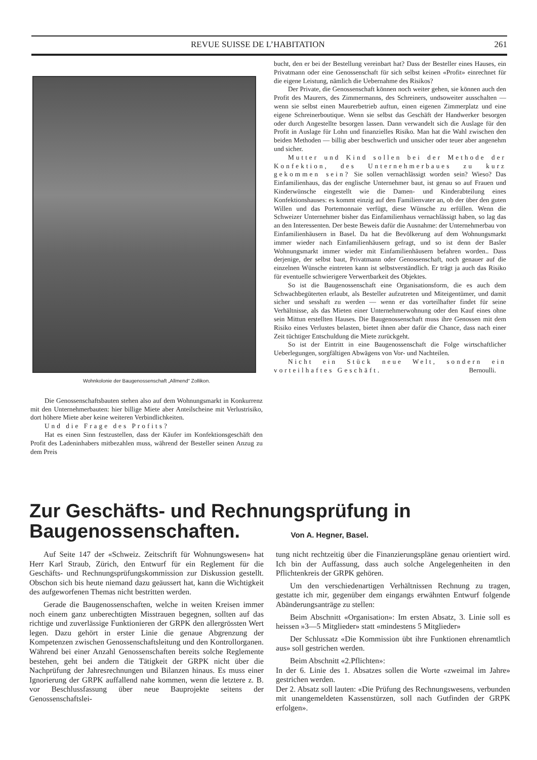REVUE SUISSE DE L’HABITATION 261
Wohnkolonie der Baugenossenschaft „Allmend“ Zollikon.
Die Genossenschaftsbauten stehen also auf dem Wohnungsmarkt in Konkurrenz mit den Unternehmerbauten: hier billige Miete aber Anteilscheine mit Verlustrisiko, dort höhere Miete aber keine weiteren Verbindlichkeiten.
Und die Frage des Profits?
Hat es einen Sinn festzustellen, dass der Käufer im Konfektionsgeschäft den Profit des Ladeninhabers mitbezahlen muss, während der Besteller seinen Anzug zu dem Preis
bucht, den er bei der Bestellung vereinbart hat? Dass der Besteller eines Hauses, ein Privatmann oder eine Genossenschaft für sich selbst keinen «Profit» einrechnet für die eigene Leistung, nämlich die Uebernahme des Risikos?
Der Private, die Genossenschaft können noch weiter gehen, sie können auch den Profit des Maurers, des Zimmermanns, des Schreiners, undsoweiter ausschalten — wenn sie selbst einen Maurerbetrieb auftun, einen eigenen Zimmerplatz und eine eigene Schreinerboutique. Wenn sie selbst das Geschäft der Handwerker besorgen oder durch Angestellte besorgen lassen. Dann verwandelt sich die Auslage für den Profit in Auslage für Lohn und finanzielles Risiko. Man hat die Wahl zwischen den beiden Methoden — billig aber beschwerlich und unsicher oder teuer aber angenehm und sicher.
Mutter und Kind sollen bei der Methode der Konfektion, des Unternehmerbaues zu kurz gekommen sein? Sie sollen vernachlässigt worden sein? Wieso? Das Einfamilienhaus, das der englische Unternehmer baut, ist genau so auf Frauen und Kinderwünsche eingestellt wie die Damen- und Kinderabteilung eines Konfektionshauses: es kommt einzig auf den Familienvater an, ob der über den guten Willen und das Portemonnaie verfügt, diese Wünsche zu erfüllen. Wenn die Schweizer Unternehmer bisher das Einfamilienhaus vernachlässigt haben, so lag das an den Interessenten. Der beste Beweis dafür die Ausnahme: der Unternehmerbau von Einfamilienhäusern in Basel. Da hat die Bevölkerung auf dem Wohnungsmarkt immer wieder nach Einfamilienhäusern gefragt, und so ist denn der Basler Wohnungsmarkt immer wieder mit Einfamilienhäusern befahren worden.. Dass derjenige, der selbst baut, Privatmann oder Genossenschaft, noch genauer auf die einzelnen Wünsche eintreten kann ist selbstverständlich. Er trägt ja auch das Risiko für eventuelle schwierigere Verwertbarkeit des Objektes.
So ist die Baugenossenschaft eine Organisationsform, die es auch dem Schwachbegüterten erlaubt, als Besteller aufzutreten und Miteigentümer, und damit sicher und sesshaft zu werden — wenn er das vorteilhafter findet für seine Verhältnisse, als das Mieten einer Unternehmerwohnung oder den Kauf eines ohne sein Mittun erstellten Hauses. Die Baugenossenschaft muss ihre Genossen mit dem Risiko eines Verlustes belasten, bietet ihnen aber dafür die Chance, dass nach einer Zeit tüchtiger Entschuldung die Miete zurückgeht.
So ist der Eintritt in eine Baugenossenschaft die Folge wirtschaftlicher Ueberlegungen, sorgfältigen Abwägens von Vor- und Nachteilen.
Nicht ein Stück neue Welt, sondern ein vorteilhaftes Geschäft. Bernoulli.
Zur Geschäfts- und Rechnungsprüfung in
Baugenossenschaften. Von A. Hegner, Basel.
Auf Seite 147 der «Schweiz. Zeitschrift für Wohnungswesen» hat Herr Karl Straub, Zürich, den Entwurf für ein Reglement für die Geschäfts- und Rechnungsprüfungskommission zur Diskussion gestellt. Obschon sich bis heute niemand dazu geäussert hat, kann die Wichtigkeit des aufgeworfenen Themas nicht bestritten werden.
Gerade die Baugenossenschaften, welche in weiten Kreisen immer noch einem ganz unberechtigten Misstrauen begegnen, sollten auf das richtige und zuverlässige Funktionieren der GRPK den allergrössten Wert legen. Dazu gehört in erster Linie die genaue Abgrenzung der Kompetenzen zwischen Genossenschaftsleitung und den Kontrollorganen. Während bei einer Anzahl Genossenschaften bereits solche Reglemente bestehen, geht bei andern die Tätigkeit der GRPK nicht über die Nachprüfung der Jahresrechnungen und Bilanzen hinaus. Es muss einer Ignorierung der GRPK auffallend nahe kommen, wenn die letztere z. B. vor Beschlussfassung über neue Bauprojekte seitens der Genossenschaftslei-
tung nicht rechtzeitig über die Finanzierungspläne genau orientiert wird. Ich bin der Auffassung, dass auch solche Angelegenheiten in den Pflichtenkreis der GRPK gehören.
Um den verschiedenartigen Verhältnissen Rechnung zu tragen, gestatte ich mir, gegenüber dem eingangs erwähnten Entwurf folgende Abänderungsanträge zu stellen:
Beim Abschnitt «Organisation»: Im ersten Absatz, 3. Linie soll es heissen »3—5 Mitglieder» statt «mindestens 5 Mitglieder»
Der Schlussatz «Die Kommission übt ihre Funktionen ehrenamtlich aus» soll gestrichen werden.
Beim Abschnitt «2.Pflichten»:
In der 6. Linie des 1. Absatzes sollen die Worte «zweimal im Jahre» gestrichen werden.
Der 2. Absatz soll lauten: «Die Prüfung des Rechnungswesens, verbunden mit unangemeldeten Kassenstürzen, soll nach Gutfinden der GRPK erfolgen».